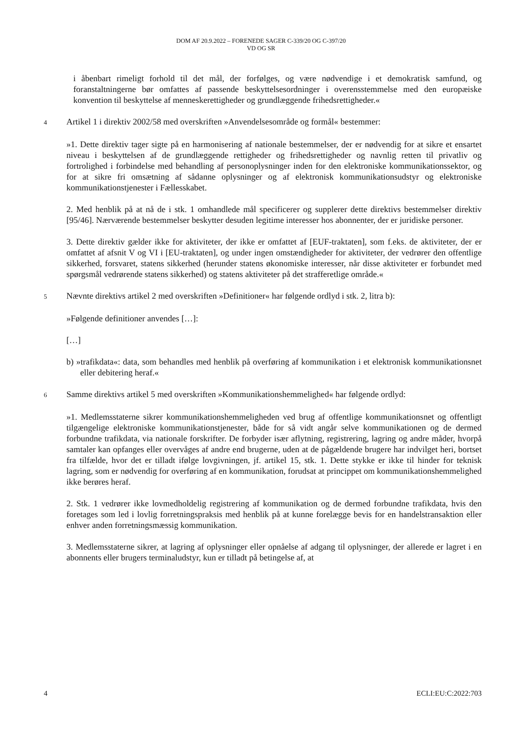DOM AF 20.9.2022 – FORENEDE SAGER C-339/20 OG C-397/20
VD OG SR
i åbenbart rimeligt forhold til det mål, der forfølges, og være nødvendige i et demokratisk samfund, og foranstaltningerne bør omfattes af passende beskyttelsesordninger i overensstemmelse med den europæiske konvention til beskyttelse af menneskerettigheder og grundlæggende frihedsrettigheder.«
4 Artikel 1 i direktiv 2002/58 med overskriften »Anvendelsesområde og formål« bestemmer:
»1. Dette direktiv tager sigte på en harmonisering af nationale bestemmelser, der er nødvendig for at sikre et ensartet niveau i beskyttelsen af de grundlæggende rettigheder og frihedsrettigheder og navnlig retten til privatliv og fortrolighed i forbindelse med behandling af personoplysninger inden for den elektroniske kommunikationssektor, og for at sikre fri omsætning af sådanne oplysninger og af elektronisk kommunikationsudstyr og elektroniske kommunikationstjenester i Fællesskabet.
2. Med henblik på at nå de i stk. 1 omhandlede mål specificerer og supplerer dette direktivs bestemmelser direktiv [95/46]. Nærværende bestemmelser beskytter desuden legitime interesser hos abonnenter, der er juridiske personer.
3. Dette direktiv gælder ikke for aktiviteter, der ikke er omfattet af [EUF-traktaten], som f.eks. de aktiviteter, der er omfattet af afsnit V og VI i [EU-traktaten], og under ingen omstændigheder for aktiviteter, der vedrører den offentlige sikkerhed, forsvaret, statens sikkerhed (herunder statens økonomiske interesser, når disse aktiviteter er forbundet med spørgsmål vedrørende statens sikkerhed) og statens aktiviteter på det strafferetlige område.«
5 Nævnte direktivs artikel 2 med overskriften »Definitioner« har følgende ordlyd i stk. 2, litra b):
»Følgende definitioner anvendes […]:
[…]
b) »trafikdata«: data, som behandles med henblik på overføring af kommunikation i et elektronisk kommunikationsnet eller debitering heraf.«
6 Samme direktivs artikel 5 med overskriften »Kommunikationshemmelighed« har følgende ordlyd:
»1. Medlemsstaterne sikrer kommunikationshemmeligheden ved brug af offentlige kommunikationsnet og offentligt tilgængelige elektroniske kommunikationstjenester, både for så vidt angår selve kommunikationen og de dermed forbundne trafikdata, via nationale forskrifter. De forbyder især aflytning, registrering, lagring og andre måder, hvorpå samtaler kan opfanges eller overvåges af andre end brugerne, uden at de pågældende brugere har indvilget heri, bortset fra tilfælde, hvor det er tilladt ifølge lovgivningen, jf. artikel 15, stk. 1. Dette stykke er ikke til hinder for teknisk lagring, som er nødvendig for overføring af en kommunikation, forudsat at princippet om kommunikationshemmelighed ikke berøres heraf.
2. Stk. 1 vedrører ikke lovmedholdelig registrering af kommunikation og de dermed forbundne trafikdata, hvis den foretages som led i lovlig forretningspraksis med henblik på at kunne forelægge bevis for en handelstransaktion eller enhver anden forretningsmæssig kommunikation.
3. Medlemsstaterne sikrer, at lagring af oplysninger eller opnåelse af adgang til oplysninger, der allerede er lagret i en abonnents eller brugers terminaludstyr, kun er tilladt på betingelse af, at
4 ECLI:EU:C:2022:703